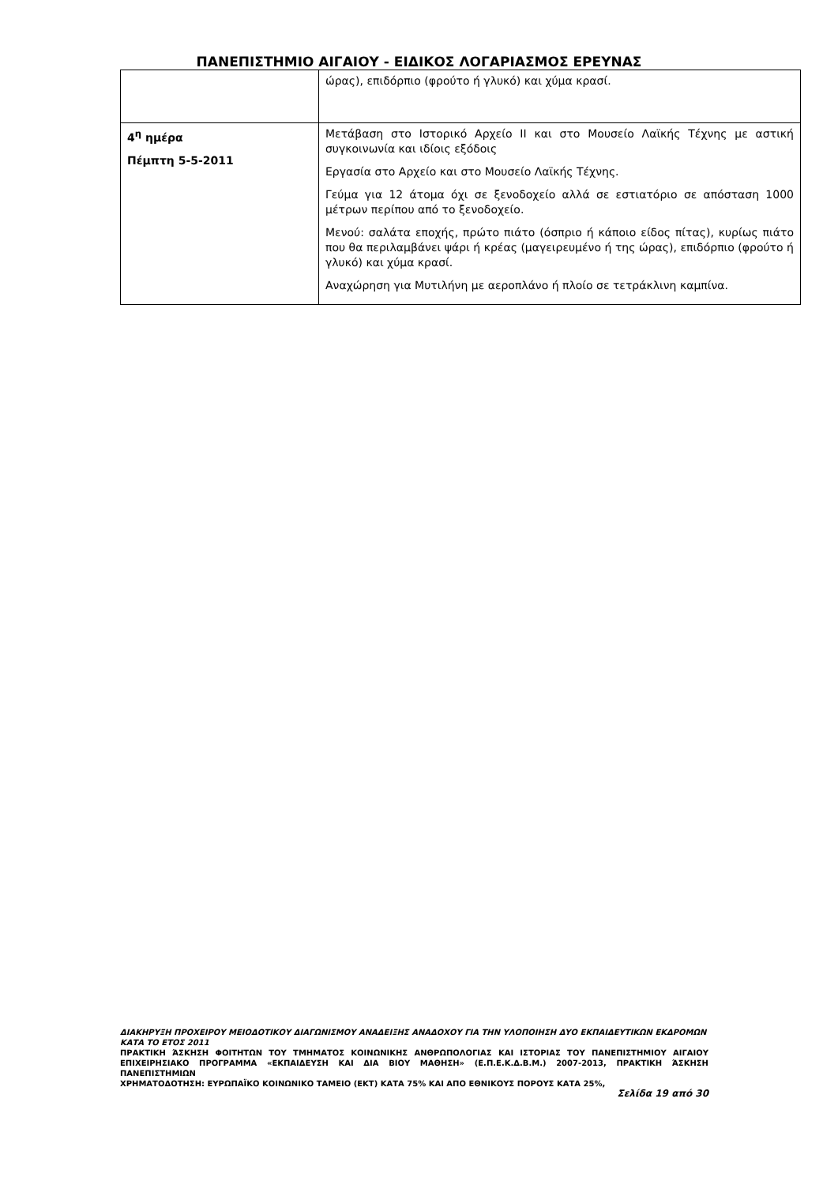ΠΑΝΕΠΙΣΤΗΜΙΟ ΑΙΓΑΙΟΥ - ΕΙΔΙΚΟΣ ΛΟΓΑΡΙΑΣΜΟΣ ΕΡΕΥΝΑΣ
| | ώρας), επιδόρπιο (φρούτο ή γλυκό) και χύμα κρασί. |
| 4<sup>η</sup> ημέρα Πέμπτη 5-5-2011 | Μετάβαση στο Ιστορικό Αρχείο ΙΙ και στο Μουσείο Λαϊκής Τέχνης με αστική συγκοινωνία και ιδίοις εξόδοις Εργασία στο Αρχείο και στο Μουσείο Λαϊκής Τέχνης. Γεύμα για 12 άτομα όχι σε ξενοδοχείο αλλά σε εστιατόριο σε απόσταση 1000 μέτρων περίπου από το ξενοδοχείο. Μενού: σαλάτα εποχής, πρώτο πιάτο (όσπριο ή κάποιο είδος πίτας), κυρίως πιάτο που θα περιλαμβάνει ψάρι ή κρέας (μαγειρευμένο ή της ώρας), επιδόρπιο (φρούτο ή γλυκό) και χύμα κρασί. Αναχώρηση για Μυτιλήνη με αεροπλάνο ή πλοίο σε τετράκλινη καμπίνα. |
ΔΙΑΚΗΡΥΞΗ ΠΡΟΧΕΙΡΟΥ ΜΕΙΟΔΟΤΙΚΟΥ ΔΙΑΓΩΝΙΣΜΟΥ ΑΝΑΔΕΙΞΗΣ ΑΝΑΔΟΧΟΥ ΓΙΑ ΤΗΝ ΥΛΟΠΟΙΗΣΗ ΔΥΟ ΕΚΠΑΙΔΕΥΤΙΚΩΝ ΕΚΔΡΟΜΩΝ ΚΑΤΑ ΤΟ ΕΤΟΣ 2011
ΠΡΑΚΤΙΚΗ ΆΣΚΗΣΗ ΦΟΙΤΗΤΩΝ ΤΟΥ ΤΜΗΜΑΤΟΣ ΚΟΙΝΩΝΙΚΗΣ ΑΝΘΡΩΠΟΛΟΓΙΑΣ ΚΑΙ ΙΣΤΟΡΙΑΣ ΤΟΥ ΠΑΝΕΠΙΣΤΗΜΙΟΥ ΑΙΓΑΙΟΥ ΕΠΙΧΕΙΡΗΣΙΑΚΟ ΠΡΟΓΡΑΜΜΑ «ΕΚΠΑΙΔΕΥΣΗ ΚΑΙ ΔΙΑ ΒΙΟΥ ΜΑΘΗΣΗ» (Ε.Π.Ε.Κ.Δ.Β.Μ.) 2007-2013, ΠΡΑΚΤΙΚΗ ΆΣΚΗΣΗ ΠΑΝΕΠΙΣΤΗΜΙΩΝ
ΧΡΗΜΑΤΟΔΟΤΗΣΗ: ΕΥΡΩΠΑΪΚΟ ΚΟΙΝΩΝΙΚΟ ΤΑΜΕΙΟ (ΕΚΤ) ΚΑΤΑ 75% ΚΑΙ ΑΠΟ ΕΘΝΙΚΟΥΣ ΠΟΡΟΥΣ ΚΑΤΑ 25%,
Σελίδα 19 από 30